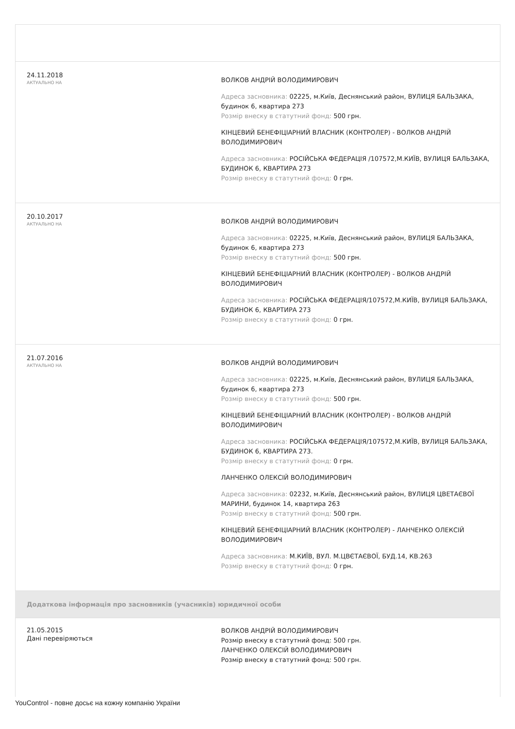24.11.2018
АКТУАЛЬНО НА
ВОЛКОВ АНДРІЙ ВОЛОДИМИРОВИЧ
Адреса засновника: 02225, м.Київ, Деснянський район, ВУЛИЦЯ БАЛЬЗАКА, будинок 6, квартира 273
Розмір внеску в статутний фонд: 500 грн.
КІНЦЕВИЙ БЕНЕФІЦІАРНИЙ ВЛАСНИК (КОНТРОЛЕР) - ВОЛКОВ АНДРІЙ ВОЛОДИМИРОВИЧ
Адреса засновника: РОСІЙСЬКА ФЕДЕРАЦІЯ /107572,М.КИЇВ, ВУЛИЦЯ БАЛЬЗАКА, БУДИНОК 6, КВАРТИРА 273
Розмір внеску в статутний фонд: 0 грн.
20.10.2017
АКТУАЛЬНО НА
ВОЛКОВ АНДРІЙ ВОЛОДИМИРОВИЧ
Адреса засновника: 02225, м.Київ, Деснянський район, ВУЛИЦЯ БАЛЬЗАКА, будинок 6, квартира 273
Розмір внеску в статутний фонд: 500 грн.
КІНЦЕВИЙ БЕНЕФІЦІАРНИЙ ВЛАСНИК (КОНТРОЛЕР) - ВОЛКОВ АНДРІЙ ВОЛОДИМИРОВИЧ
Адреса засновника: РОСІЙСЬКА ФЕДЕРАЦІЯ/107572,М.КИЇВ, ВУЛИЦЯ БАЛЬЗАКА, БУДИНОК 6, КВАРТИРА 273
Розмір внеску в статутний фонд: 0 грн.
21.07.2016
АКТУАЛЬНО НА
ВОЛКОВ АНДРІЙ ВОЛОДИМИРОВИЧ
Адреса засновника: 02225, м.Київ, Деснянський район, ВУЛИЦЯ БАЛЬЗАКА, будинок 6, квартира 273
Розмір внеску в статутний фонд: 500 грн.
КІНЦЕВИЙ БЕНЕФІЦІАРНИЙ ВЛАСНИК (КОНТРОЛЕР) - ВОЛКОВ АНДРІЙ ВОЛОДИМИРОВИЧ
Адреса засновника: РОСІЙСЬКА ФЕДЕРАЦІЯ/107572,М.КИЇВ, ВУЛИЦЯ БАЛЬЗАКА, БУДИНОК 6, КВАРТИРА 273.
Розмір внеску в статутний фонд: 0 грн.
ЛАНЧЕНКО ОЛЕКСІЙ ВОЛОДИМИРОВИЧ
Адреса засновника: 02232, м.Київ, Деснянський район, ВУЛИЦЯ ЦВЕТАЄВОЇ МАРИНИ, будинок 14, квартира 263
Розмір внеску в статутний фонд: 500 грн.
КІНЦЕВИЙ БЕНЕФІЦІАРНИЙ ВЛАСНИК (КОНТРОЛЕР) - ЛАНЧЕНКО ОЛЕКСІЙ ВОЛОДИМИРОВИЧ
Адреса засновника: М.КИЇВ, ВУЛ. М.ЦВЄТАЄВОЇ, БУД.14, КВ.263
Розмір внеску в статутний фонд: 0 грн.
Додаткова інформація про засновників (учасників) юридичної особи
21.05.2015
Дані перевіряються
ВОЛКОВ АНДРІЙ ВОЛОДИМИРОВИЧ
Розмір внеску в статутний фонд: 500 грн.
ЛАНЧЕНКО ОЛЕКСІЙ ВОЛОДИМИРОВИЧ
Розмір внеску в статутний фонд: 500 грн.
YouControl - повне досьє на кожну компанію України